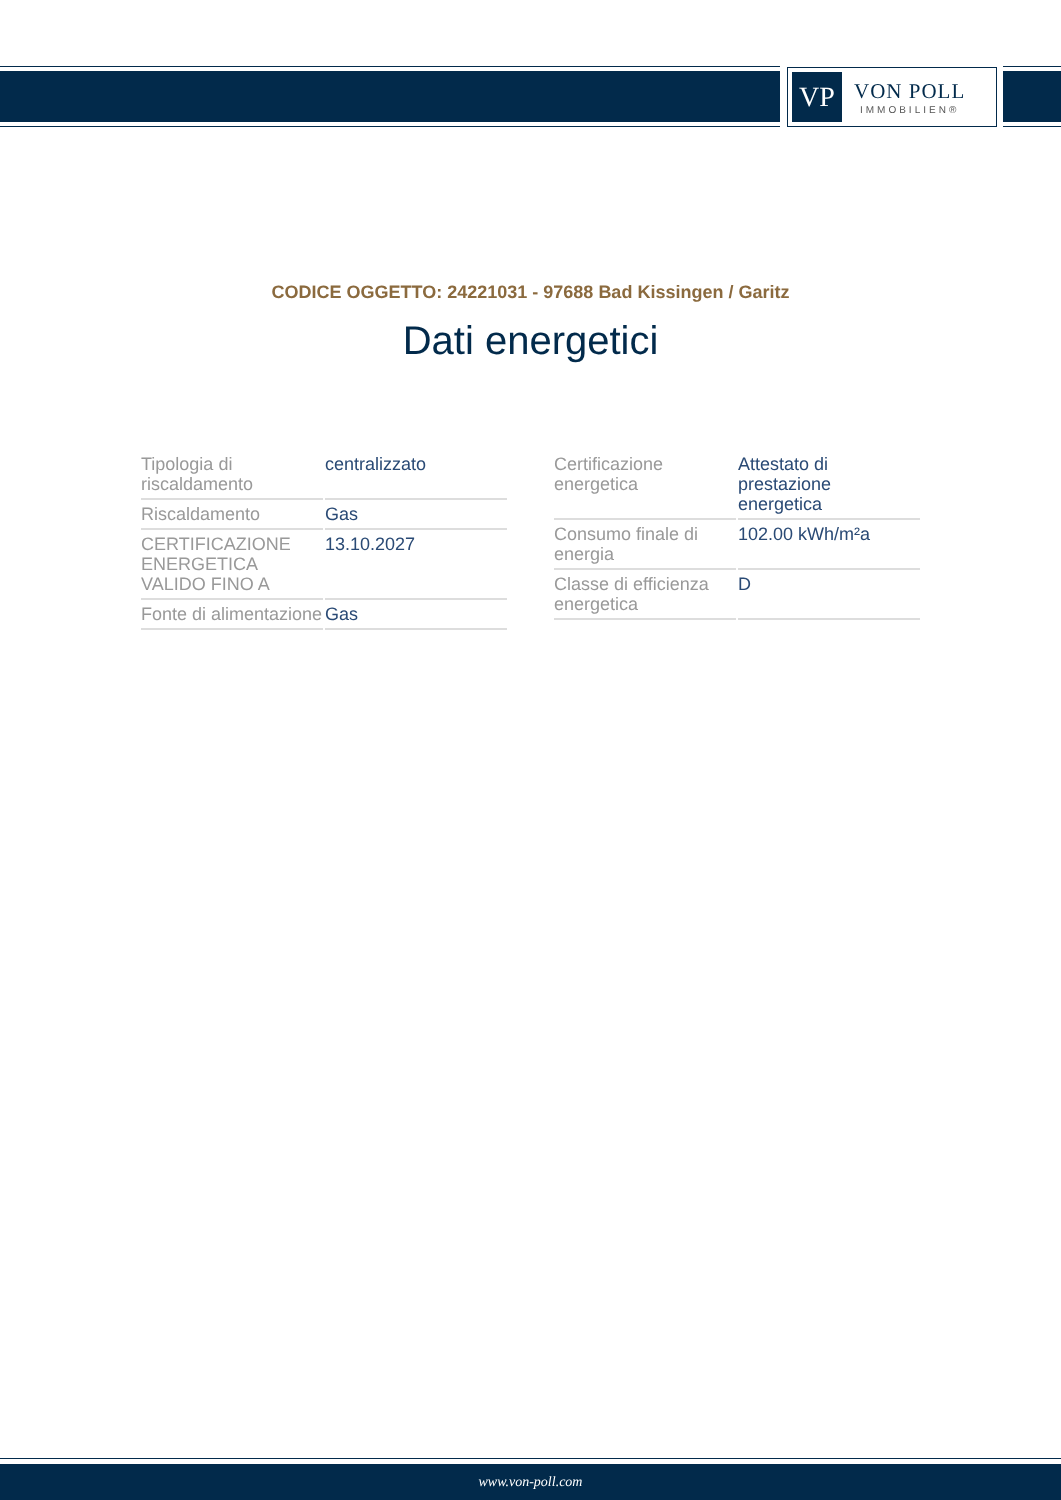VP
VON POLL
IMMOBILIEN®
CODICE OGGETTO: 24221031 - 97688 Bad Kissingen / Garitz
Dati energetici
| Tipologia di riscaldamento | centralizzato |
| Riscaldamento | Gas |
| CERTIFICAZIONE ENERGETICA VALIDO FINO A | 13.10.2027 |
| Fonte di alimentazione | Gas |
| Certificazione energetica | Attestato di prestazione energetica |
| Consumo finale di energia | 102.00 kWh/m²a |
| Classe di efficienza energetica | D |
www.von-poll.com